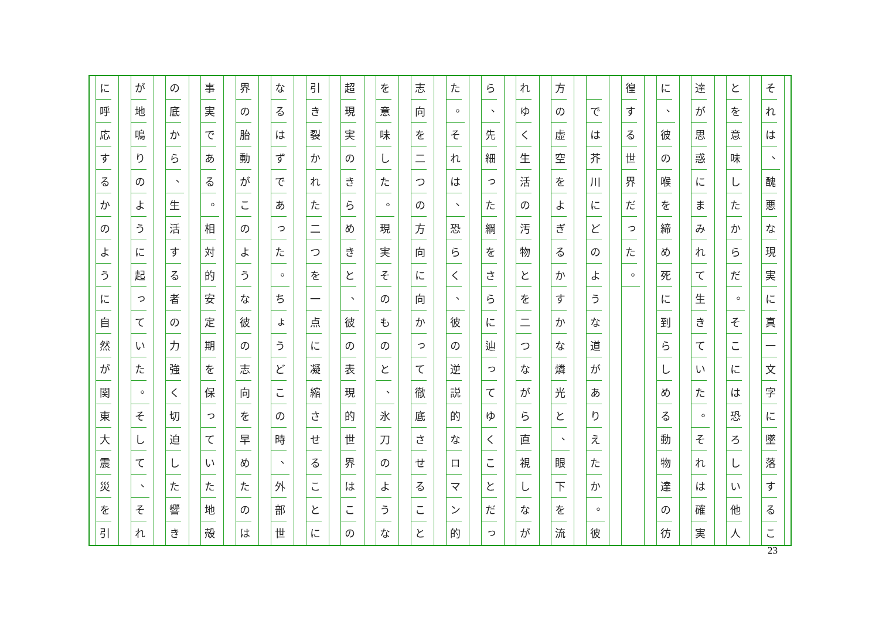そ
れ
は
、
醜
悪
な
現
実
に
真
一
文
字
に
墜
落
す
る
こ
と
を
意
味
し
た
か
ら
だ
。
そ
こ
に
は
恐
ろ
し
い
他
人
達
が
思
惑
に
ま
み
れ
て
生
き
て
い
た
。
そ
れ
は
確
実
に
、
彼
の
喉
を
締
め
死
に
到
ら
し
め
る
動
物
達
の
彷
徨
す
る
世
界
だ
っ
た
。
　
で
は
芥
川
に
ど
の
よ
う
な
道
が
あ
り
え
た
か
。
彼
方
の
虚
空
を
よ
ぎ
る
か
す
か
な
燐
光
と
、
眼
下
を
流
れ
ゆ
く
生
活
の
汚
物
と
を
二
つ
な
が
ら
直
視
し
な
が
ら
、
先
細
っ
た
綱
を
さ
ら
に
辿
っ
て
ゆ
く
こ
と
だ
っ
た
。
そ
れ
は
、
恐
ら
く
、
彼
の
逆
説
的
な
ロ
マ
ン
的
志
向
を
二
つ
の
方
向
に
向
か
っ
て
徹
底
さ
せ
る
こ
と
を
意
味
し
た
。
現
実
そ
の
も
の
と
、
氷
刀
の
よ
う
な
超
現
実
の
き
ら
め
き
と
、
彼
の
表
現
的
世
界
は
こ
の
引
き
裂
か
れ
た
二
つ
を
一
点
に
凝
縮
さ
せ
る
こ
と
に
な
る
は
ず
で
あ
っ
た
。
ち
ょ
う
ど
こ
の
時
、
外
部
世
界
の
胎
動
が
こ
の
よ
う
な
彼
の
志
向
を
早
め
た
の
は
事
実
で
あ
る
。
相
対
的
安
定
期
を
保
っ
て
い
た
地
殻
の
底
か
ら
、
生
活
す
る
者
の
力
強
く
切
迫
し
た
響
き
が
地
鳴
り
の
よ
う
に
起
っ
て
い
た
。
そ
し
て
、
そ
れ
に
呼
応
す
る
か
の
よ
う
に
自
然
が
関
東
大
震
災
を
引
23